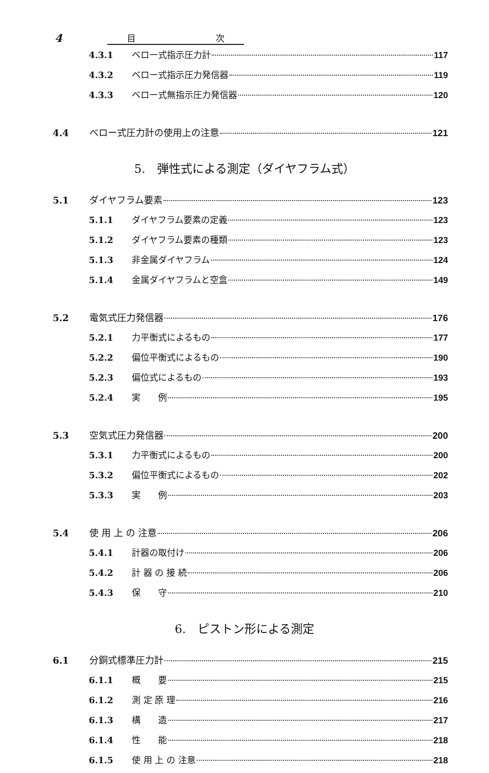4
目 次
4.3.1 ベロー式指示圧力計 117
4.3.2 ベロー式指示圧力発信器 119
4.3.3 ベロー式無指示圧力発信器 120
4.4 ベロー式圧力計の使用上の注意 121
5.　弾性式による測定（ダイヤフラム式）
5.1 ダイヤフラム要素 123
5.1.1 ダイヤフラム要素の定義 123
5.1.2 ダイヤフラム要素の種類 123
5.1.3 非金属ダイヤフラム 124
5.1.4 金属ダイヤフラムと空盒 149
5.2 電気式圧力発信器 176
5.2.1 力平衡式によるもの 177
5.2.2 偏位平衡式によるもの 190
5.2.3 偏位式によるもの 193
5.2.4 実　　例 195
5.3 空気式圧力発信器 200
5.3.1 力平衡式によるもの 200
5.3.2 偏位平衡式によるもの 202
5.3.3 実　　例 203
5.4 使 用 上 の 注意 206
5.4.1 計器の取付け 206
5.4.2 計 器 の 接 続 206
5.4.3 保　　守 210
6.　ピストン形による測定
6.1 分銅式標準圧力計 215
6.1.1 概　　要 215
6.1.2 測 定 原 理 216
6.1.3 構　　造 217
6.1.4 性　　能 218
6.1.5 使 用 上 の 注意 218